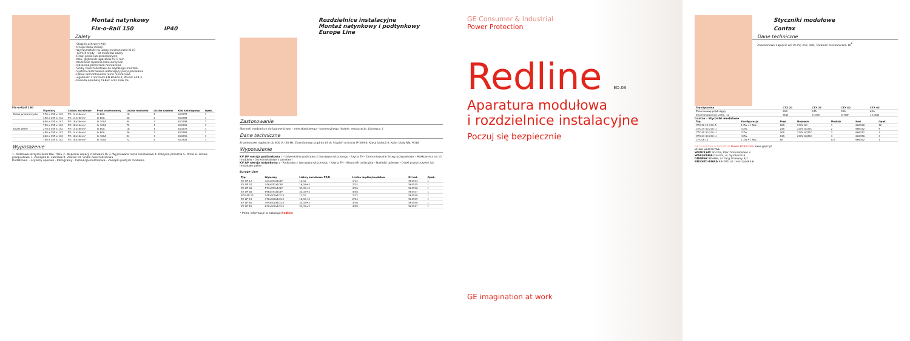Montaż natynkowy
Fix-o-Rail 150 IP40
Zalety
- Stopień ochrony IP40
- Druga klasa izolacji
- Wytrzymałość na udary mechaniczne IK 07
- 1/2/3/4 rzędy - 18 modułów każdy
- Drzwi pełne lub przezroczyste
- Max. głębokość aparatów 92,5 mm
- Możliwość łączenia kilku skrzynek
- Obszerna przestrzeń montażowa
- Śruby ćwierćobrotowe do szybkiego montażu
- System centrowania ułatwiający pozycjonowanie
- Łatwo demontowalna rama montażowa
- Zgodność z normami EN 60439-3; PN-IEC 439-3
- Posiada aprobatę CEBEC oraz znak CE
Fix-o-Rail 150
| | Wymiary | Listwy zaciskowe | Prąd znamionowy | Liczba modułów | Liczba rzędów | Kod katalogowy | Opak. |
| --- | --- | --- | --- | --- | --- | --- | --- |
| Drzwi przeźroczyste | 270 x 355 x 142 | PE: 14x16mm² | In 80A | 18 | 1 | 610275 | 1 |
| | 450 x 355 x 142 | PE: 14x16mm² | In 80A | 36 | 2 | 610285 | 1 |
| | 600 x 355 x 142 | PE: 18x16mm² | In 100A | 54 | 3 | 610295 | 1 |
| | 750 x 355 x 142 | PE: 18x16mm² | In 100A | 72 | 4 | 610303 | 1 |
| Drzwi pełne | 270 x 355 x 142 | PE: 14x16mm² | In 80A | 18 | 1 | 610276 | 1 |
| | 450 x 355 x 142 | PE: 14x16mm² | In 80A | 36 | 2 | 610286 | 1 |
| | 600 x 355 x 142 | PE: 18x16mm² | In 100A | 54 | 3 | 610296 | 1 |
| | 750 x 355 x 142 | PE: 18x16mm² | In 100A | 72 | 4 | 610304 | 1 |
Wyposażenie
1. Podstawa skrzynki kolor RAL 7035 2. Wspornik izolacji z listwami PE 3. Wyjmowana rama montażowa 4. Pokrywa przednia 5. Drzwi 6. Listwa przepustowa 7. Zaślepka 8. Zatrzask 9. Zawias 10. Śruba ćwierćobrotowa
Dodatkowo: - Etykiety opisowe - Piktogramy - Instrukcja montażowa - Zaślepki pustych modułów
Rozdzielnice instalacyjne
Montaż natynkowy i podtynkowy
Europe Line
Zastosowanie
Skrzynki rozdzielcze do budownictwa: - mieszkaniowego - komercyjnego (hotele, restauracje, biurowce..)
Dane techniczne
Znamionowe napięcie do 400 V / 50 Hz; Znamionowy prąd do 63 A; Stopień ochrony IP 30/40; Klasa izolacji II; Kolor biały RAL 9016
Wyposażenie
KV UP wersja podtynkowa : - Uniwersalna podstawa z tworzywa sztucznego - Szyna TH - Demontowalne listwy przepustowe - Maskownica na 12 modułów - Drzwi metalowe z zamkiem
KV AP wersja natynkowa : - Podstawa z tworzywa sztucznego - Szyna TH - Wspornik izolacyjny - Naklejki opisowe - Drzwi przeźroczyste lub metalowe pełne
Europe Line
| Typ | Wymiary | Listwy zaciskowe PE/N | Liczba rzędów/modułów | Nr kat. | Opak. |
| --- | --- | --- | --- | --- | --- |
| KV UP 12 | 321x351x108* | 12/12 | 1/12 | 564534 | 1 |
| KV UP 24 | 446x351x108* | 16/16+3 | 2/24 | 564535 | 1 |
| KV UP 36 | 571x351x108* | 33/33+3 | 3/36 | 564536 | 1 |
| KV UP 48 | 696x351x108* | 33/33+3 | 4/48 | 564537 | 1 |
| KKV AP 12 | 245x300x103.5 | 12/12 | 1/12 | 564538 | 1 |
| KV AP 24 | 370x300x103.5 | 16/16+3 | 2/24 | 564539 | 1 |
| KV AP 36 | 495x300x103.5 | 33/33+3 | 3/36 | 564540 | 1 |
| KV AP 48 | 620x300x103.5 | 33/33+3 | 4/48 | 564541 | 1 |
• Pełne informacje w katalogu Redline
GE Consumer & Industrial
Power Protection
Redline ED.08
Aparatura modułowa
i rozdzielnice instalacyjne
Poczuj się bezpiecznie
GE imagination at work
Styczniki modułowe
Contax
Dane techniczne
Znamionowe napięcie AC Un (V) 250, 440; Trwałość mechaniczna 10<sup>6</sup>
| Typ stycznika | CTX 20 | CTX 24 | CTX 40 | CTX 63 |
| --- | --- | --- | --- | --- |
| Znamionowy prąd ciągły | 20A | 24A | 40A | 63A |
| Znamionowa moc 230V, 1p | 4kW | 5,3kW | 8,7kW | 13,3kW |
Contax - Styczniki modułowe
| Typ | Konfiguracja | Prąd | Napięcie | Moduły | Kod | Opak. |
| --- | --- | --- | --- | --- | --- | --- |
| CTX 20 11 230 A | 1 Zw.+1 Roz. | 20A | 230V AC | 1 | 666126 | 12 |
| CTX 24 40 230 U | 4 Zw. | 24A | 230V AC/DC | 2 | 666142 | 5 |
| CTX 40 40 230 U | 4 Zw. | 40A | 230V AC/DC | 3 | 666151 | 3 |
| CTX 63 40 230 U | 4 Zw. | 63A | 230V AC/DC | 3 | 666156 | 3 |
| CTX 06 11 | 1 Zw.+1 Roz. | 6A | | 0,5 | 666162 | 1 |
GE Consumer & Industrial Power Protection www.gepc.pl
BIURA HANDLOWE
WROCŁAW 50-159, Plac Dominikański 3
WARSZAWA 03-335, ul. Syrokomli 6
GDAŃSK 80-886, ul. Targ Drzewny 3/7
BIELSKO-BIAŁA 43-300, ul. Leszczyńska 6